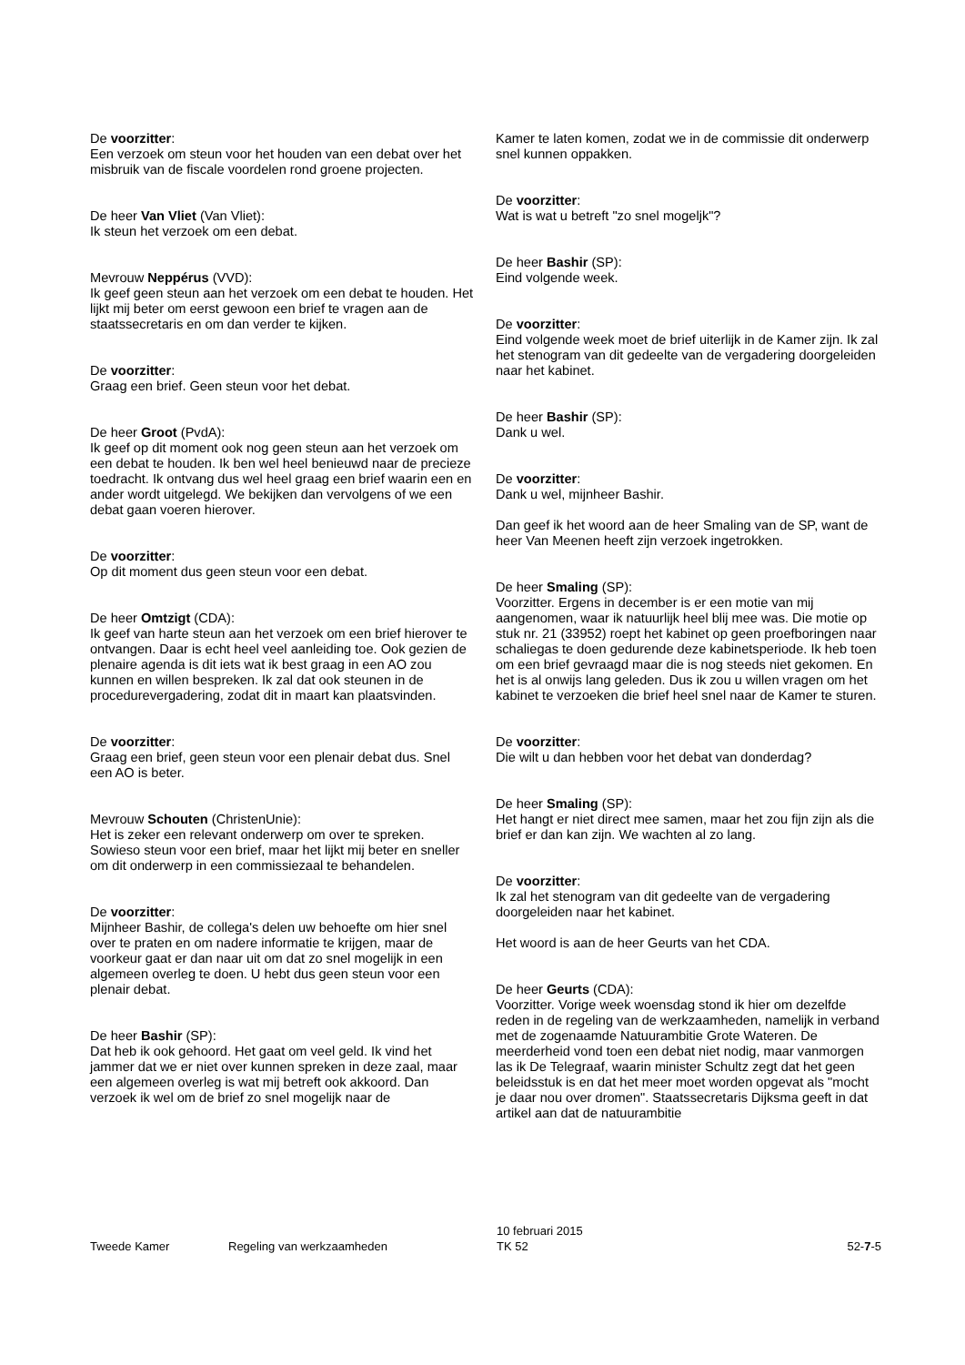De voorzitter:
Een verzoek om steun voor het houden van een debat over het misbruik van de fiscale voordelen rond groene projecten.
De heer Van Vliet (Van Vliet):
Ik steun het verzoek om een debat.
Mevrouw Neppérus (VVD):
Ik geef geen steun aan het verzoek om een debat te houden. Het lijkt mij beter om eerst gewoon een brief te vragen aan de staatssecretaris en om dan verder te kijken.
De voorzitter:
Graag een brief. Geen steun voor het debat.
De heer Groot (PvdA):
Ik geef op dit moment ook nog geen steun aan het verzoek om een debat te houden. Ik ben wel heel benieuwd naar de precieze toedracht. Ik ontvang dus wel heel graag een brief waarin een en ander wordt uitgelegd. We bekijken dan vervolgens of we een debat gaan voeren hierover.
De voorzitter:
Op dit moment dus geen steun voor een debat.
De heer Omtzigt (CDA):
Ik geef van harte steun aan het verzoek om een brief hierover te ontvangen. Daar is echt heel veel aanleiding toe. Ook gezien de plenaire agenda is dit iets wat ik best graag in een AO zou kunnen en willen bespreken. Ik zal dat ook steunen in de procedurevergadering, zodat dit in maart kan plaatsvinden.
De voorzitter:
Graag een brief, geen steun voor een plenair debat dus. Snel een AO is beter.
Mevrouw Schouten (ChristenUnie):
Het is zeker een relevant onderwerp om over te spreken. Sowieso steun voor een brief, maar het lijkt mij beter en sneller om dit onderwerp in een commissiezaal te behandelen.
De voorzitter:
Mijnheer Bashir, de collega's delen uw behoefte om hier snel over te praten en om nadere informatie te krijgen, maar de voorkeur gaat er dan naar uit om dat zo snel mogelijk in een algemeen overleg te doen. U hebt dus geen steun voor een plenair debat.
De heer Bashir (SP):
Dat heb ik ook gehoord. Het gaat om veel geld. Ik vind het jammer dat we er niet over kunnen spreken in deze zaal, maar een algemeen overleg is wat mij betreft ook akkoord. Dan verzoek ik wel om de brief zo snel mogelijk naar de
Kamer te laten komen, zodat we in de commissie dit onderwerp snel kunnen oppakken.
De voorzitter:
Wat is wat u betreft "zo snel mogeljk"?
De heer Bashir (SP):
Eind volgende week.
De voorzitter:
Eind volgende week moet de brief uiterlijk in de Kamer zijn. Ik zal het stenogram van dit gedeelte van de vergadering doorgeleiden naar het kabinet.
De heer Bashir (SP):
Dank u wel.
De voorzitter:
Dank u wel, mijnheer Bashir.
Dan geef ik het woord aan de heer Smaling van de SP, want de heer Van Meenen heeft zijn verzoek ingetrokken.
De heer Smaling (SP):
Voorzitter. Ergens in december is er een motie van mij aangenomen, waar ik natuurlijk heel blij mee was. Die motie op stuk nr. 21 (33952) roept het kabinet op geen proefboringen naar schaliegas te doen gedurende deze kabinetsperiode. Ik heb toen om een brief gevraagd maar die is nog steeds niet gekomen. En het is al onwijs lang geleden. Dus ik zou u willen vragen om het kabinet te verzoeken die brief heel snel naar de Kamer te sturen.
De voorzitter:
Die wilt u dan hebben voor het debat van donderdag?
De heer Smaling (SP):
Het hangt er niet direct mee samen, maar het zou fijn zijn als die brief er dan kan zijn. We wachten al zo lang.
De voorzitter:
Ik zal het stenogram van dit gedeelte van de vergadering doorgeleiden naar het kabinet.
Het woord is aan de heer Geurts van het CDA.
De heer Geurts (CDA):
Voorzitter. Vorige week woensdag stond ik hier om dezelfde reden in de regeling van de werkzaamheden, namelijk in verband met de zogenaamde Natuurambitie Grote Wateren. De meerderheid vond toen een debat niet nodig, maar vanmorgen las ik De Telegraaf, waarin minister Schultz zegt dat het geen beleidsstuk is en dat het meer moet worden opgevat als "mocht je daar nou over dromen". Staatssecretaris Dijksma geeft in dat artikel aan dat de natuurambitie
Tweede Kamer Regeling van werkzaamheden
10 februari 2015
TK 52
52-7-5